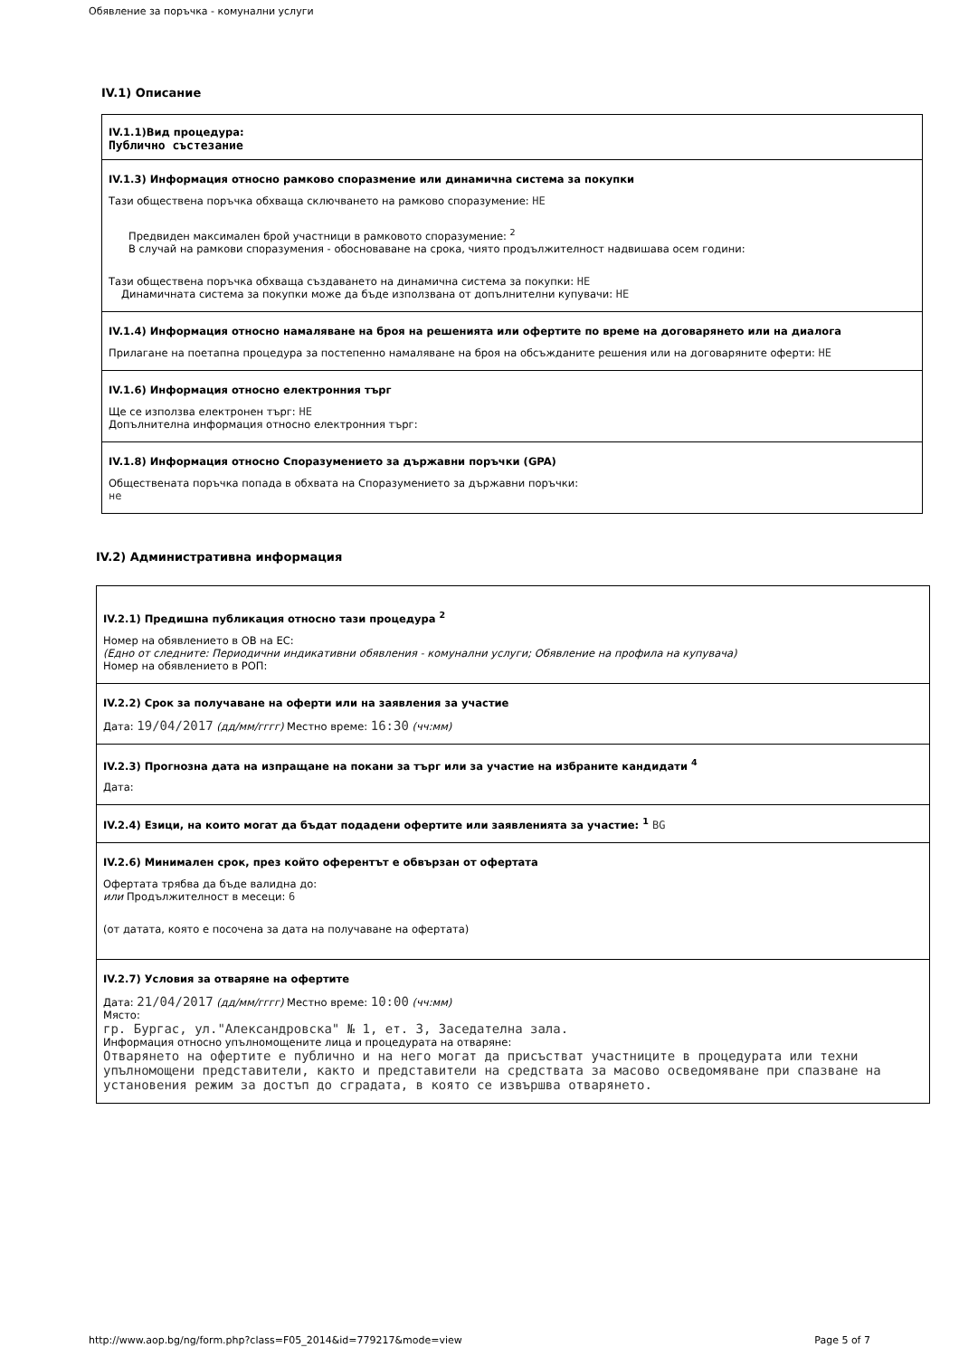Обявление за поръчка - комунални услуги
IV.1) Описание
IV.1.1)Вид процедура:
Публично състезание
IV.1.3) Информация относно рамково споразмение или динамична система за покупки
Тази обществена поръчка обхваща сключването на рамково споразумение: НЕ
Предвиден максимален брой участници в рамковото споразумение: <sup>2</sup>
В случай на рамкови споразумения - обосноваване на срока, чиято продължителност надвишава осем години:
Тази обществена поръчка обхваща създаването на динамична система за покупки: НЕ
Динамичната система за покупки може да бъде използвана от допълнителни купувачи: НЕ
IV.1.4) Информация относно намаляване на броя на решенията или офертите по време на договарянето или на диалога
Прилагане на поетапна процедура за постепенно намаляване на броя на обсъжданите решения или на договаряните оферти: НЕ
IV.1.6) Информация относно електронния търг
Ще се използва електронен търг: НЕ
Допълнителна информация относно електронния търг:
IV.1.8) Информация относно Споразумението за държавни поръчки (GPA)
Обществената поръчка попада в обхвата на Споразумението за държавни поръчки:
не
IV.2) Административна информация
IV.2.1) Предишна публикация относно тази процедура <sup>2</sup>
Номер на обявлението в ОВ на ЕС:
(Едно от следните: Периодични индикативни обявления - комунални услуги; Обявление на профила на купувача)
Номер на обявлението в РОП:
IV.2.2) Срок за получаване на оферти или на заявления за участие
Дата: 19/04/2017 (дд/мм/гггг) Местно време: 16:30 (чч:мм)
IV.2.3) Прогнозна дата на изпращане на покани за търг или за участие на избраните кандидати <sup>4</sup>
Дата:
IV.2.4) Езици, на които могат да бъдат подадени офертите или заявленията за участие: <sup>1</sup> BG
IV.2.6) Минимален срок, през който оферентът е обвързан от офертата
Офертата трябва да бъде валидна до:
или Продължителност в месеци: 6
(от датата, която е посочена за дата на получаване на офертата)
IV.2.7) Условия за отваряне на офертите
Дата: 21/04/2017 (дд/мм/гггг) Местно време: 10:00 (чч:мм)
Място:
гр. Бургас, ул."Александровска" № 1, ет. 3, Заседателна зала.
Информация относно упълномощените лица и процедурата на отваряне:
Отварянето на офертите е публично и на него могат да присъстват участниците в процедурата или техни упълномощени представители, както и представители на средствата за масово осведомяване при спазване на установения режим за достъп до сградата, в която се извършва отварянето.
http://www.aop.bg/ng/form.php?class=F05_2014&id=779217&mode=view Page 5 of 7